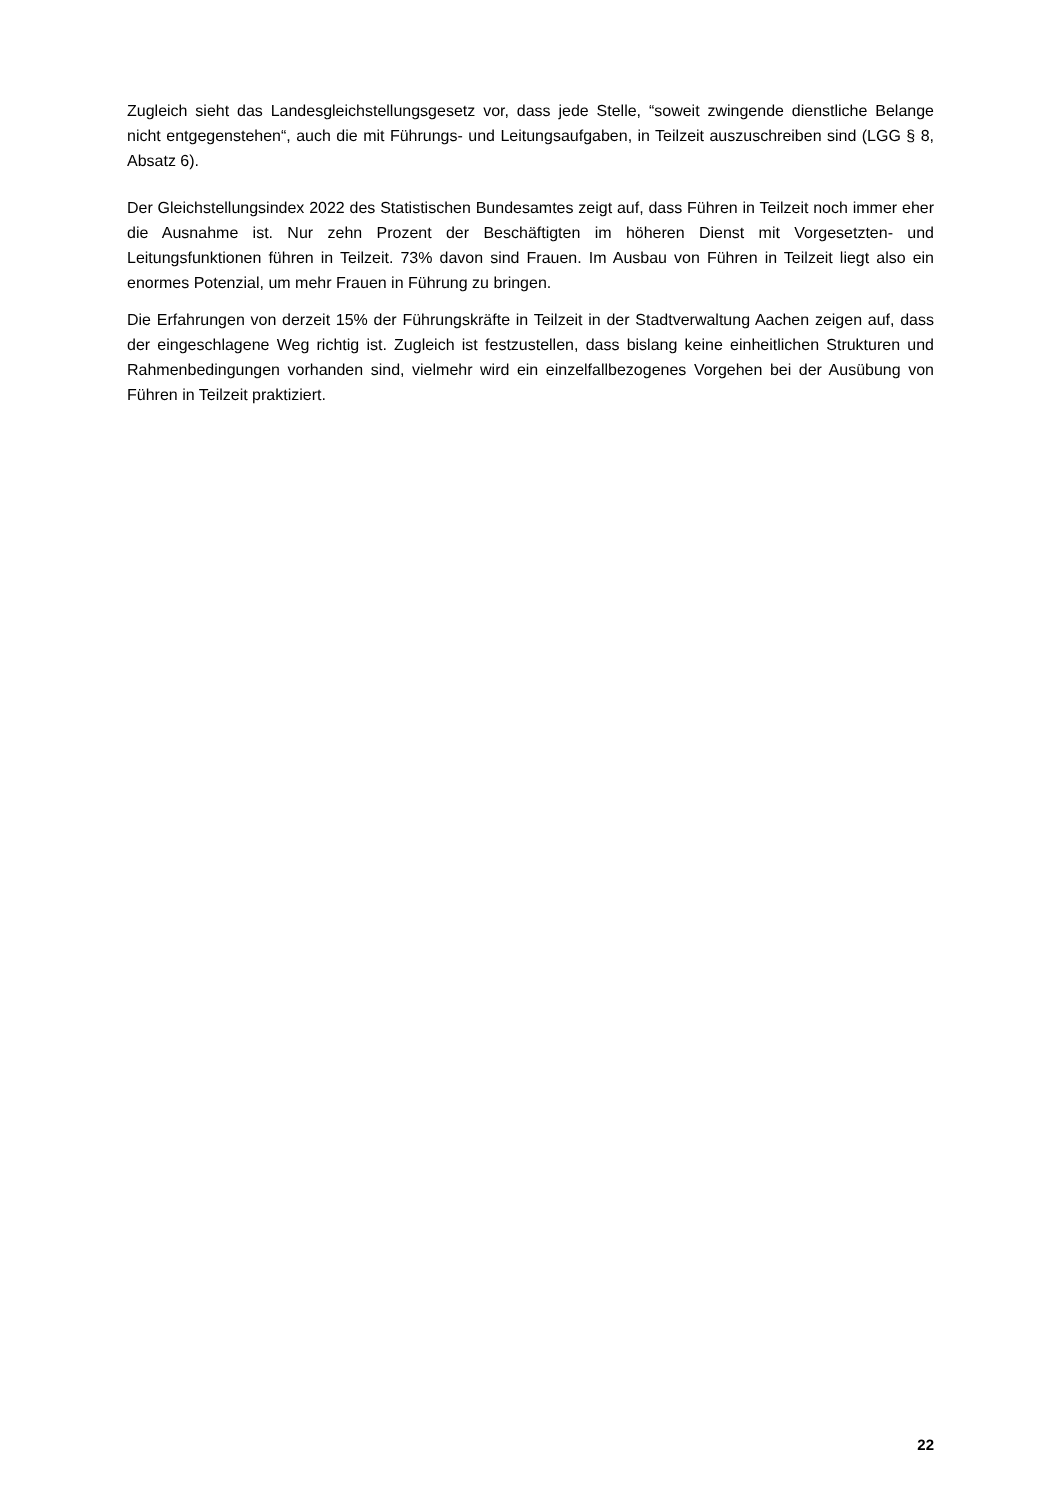Zugleich sieht das Landesgleichstellungsgesetz vor, dass jede Stelle, “soweit zwingende dienstliche Belange nicht entgegenstehen“, auch die mit Führungs- und Leitungsaufgaben, in Teilzeit auszuschreiben sind (LGG § 8, Absatz 6).
Der Gleichstellungsindex 2022 des Statistischen Bundesamtes zeigt auf, dass Führen in Teilzeit noch immer eher die Ausnahme ist. Nur zehn Prozent der Beschäftigten im höheren Dienst mit Vorgesetzten- und Leitungsfunktionen führen in Teilzeit. 73% davon sind Frauen. Im Ausbau von Führen in Teilzeit liegt also ein enormes Potenzial, um mehr Frauen in Führung zu bringen.
Die Erfahrungen von derzeit 15% der Führungskräfte in Teilzeit in der Stadtverwaltung Aachen zeigen auf, dass der eingeschlagene Weg richtig ist. Zugleich ist festzustellen, dass bislang keine einheitlichen Strukturen und Rahmenbedingungen vorhanden sind, vielmehr wird ein einzelfallbezogenes Vorgehen bei der Ausübung von Führen in Teilzeit praktiziert.
22